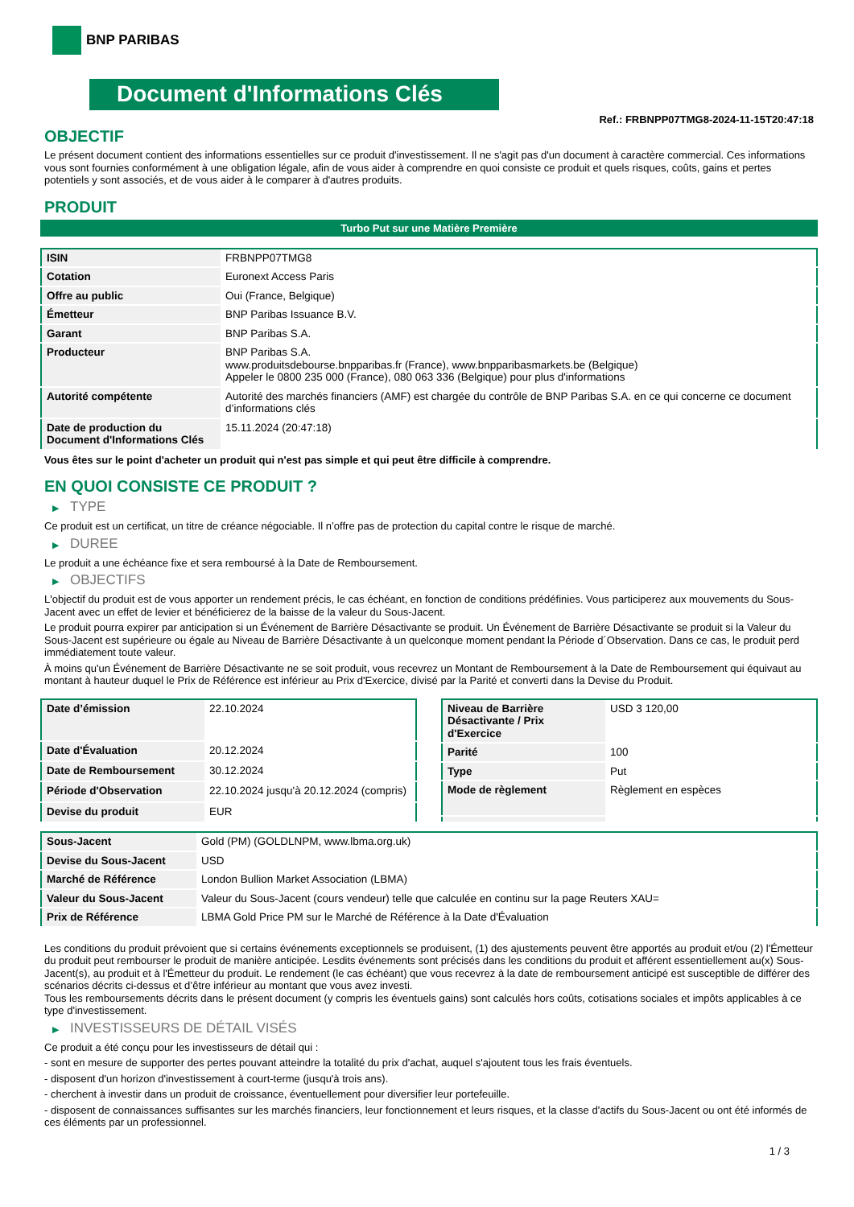BNP PARIBAS
Document d'Informations Clés
Ref.: FRBNPP07TMG8-2024-11-15T20:47:18
OBJECTIF
Le présent document contient des informations essentielles sur ce produit d'investissement. Il ne s'agit pas d'un document à caractère commercial. Ces informations vous sont fournies conformément à une obligation légale, afin de vous aider à comprendre en quoi consiste ce produit et quels risques, coûts, gains et pertes potentiels y sont associés, et de vous aider à le comparer à d'autres produits.
PRODUIT
Turbo Put sur une Matière Première
| ISIN | FRBNPP07TMG8 |
| Cotation | Euronext Access Paris |
| Offre au public | Oui (France, Belgique) |
| Émetteur | BNP Paribas Issuance B.V. |
| Garant | BNP Paribas S.A. |
| Producteur | BNP Paribas S.A. www.produitsdebourse.bnpparibas.fr (France), www.bnpparibasmarkets.be (Belgique) Appeler le 0800 235 000 (France), 080 063 336 (Belgique) pour plus d'informations |
| Autorité compétente | Autorité des marchés financiers (AMF) est chargée du contrôle de BNP Paribas S.A. en ce qui concerne ce document d’informations clés |
| Date de production du Document d'Informations Clés | 15.11.2024 (20:47:18) |
Vous êtes sur le point d'acheter un produit qui n'est pas simple et qui peut être difficile à comprendre.
EN QUOI CONSISTE CE PRODUIT ?
▶ TYPE
Ce produit est un certificat, un titre de créance négociable. Il n’offre pas de protection du capital contre le risque de marché.
▶ DUREE
Le produit a une échéance fixe et sera remboursé à la Date de Remboursement.
▶ OBJECTIFS
L'objectif du produit est de vous apporter un rendement précis, le cas échéant, en fonction de conditions prédéfinies. Vous participerez aux mouvements du Sous-Jacent avec un effet de levier et bénéficierez de la baisse de la valeur du Sous-Jacent.
Le produit pourra expirer par anticipation si un Événement de Barrière Désactivante se produit. Un Événement de Barrière Désactivante se produit si la Valeur du Sous-Jacent est supérieure ou égale au Niveau de Barrière Désactivante à un quelconque moment pendant la Période d´Observation. Dans ce cas, le produit perd immédiatement toute valeur.
À moins qu'un Événement de Barrière Désactivante ne se soit produit, vous recevrez un Montant de Remboursement à la Date de Remboursement qui équivaut au montant à hauteur duquel le Prix de Référence est inférieur au Prix d'Exercice, divisé par la Parité et converti dans la Devise du Produit.
| Date d’émission | 22.10.2024 |
| Date d'Évaluation | 20.12.2024 |
| Date de Remboursement | 30.12.2024 |
| Période d'Observation | 22.10.2024 jusqu'à 20.12.2024 (compris) |
| Devise du produit | EUR |
| Niveau de Barrière Désactivante / Prix d'Exercice | USD 3 120,00 |
| Parité | 100 |
| Type | Put |
| Mode de règlement | Règlement en espèces |
| Sous-Jacent | Gold (PM) (GOLDLNPM, www.lbma.org.uk) |
| Devise du Sous-Jacent | USD |
| Marché de Référence | London Bullion Market Association (LBMA) |
| Valeur du Sous-Jacent | Valeur du Sous-Jacent (cours vendeur) telle que calculée en continu sur la page Reuters XAU= |
| Prix de Référence | LBMA Gold Price PM sur le Marché de Référence à la Date d'Évaluation |
Les conditions du produit prévoient que si certains événements exceptionnels se produisent, (1) des ajustements peuvent être apportés au produit et/ou (2) l'Émetteur du produit peut rembourser le produit de manière anticipée. Lesdits événements sont précisés dans les conditions du produit et afférent essentiellement au(x) Sous-Jacent(s), au produit et à l'Émetteur du produit. Le rendement (le cas échéant) que vous recevrez à la date de remboursement anticipé est susceptible de différer des scénarios décrits ci-dessus et d’être inférieur au montant que vous avez investi.
Tous les remboursements décrits dans le présent document (y compris les éventuels gains) sont calculés hors coûts, cotisations sociales et impôts applicables à ce type d'investissement.
▶ INVESTISSEURS DE DÉTAIL VISÉS
Ce produit a été conçu pour les investisseurs de détail qui :
- sont en mesure de supporter des pertes pouvant atteindre la totalité du prix d'achat, auquel s'ajoutent tous les frais éventuels.
- disposent d'un horizon d'investissement à court-terme (jusqu'à trois ans).
- cherchent à investir dans un produit de croissance, éventuellement pour diversifier leur portefeuille.
- disposent de connaissances suffisantes sur les marchés financiers, leur fonctionnement et leurs risques, et la classe d'actifs du Sous-Jacent ou ont été informés de ces éléments par un professionnel.
1 / 3